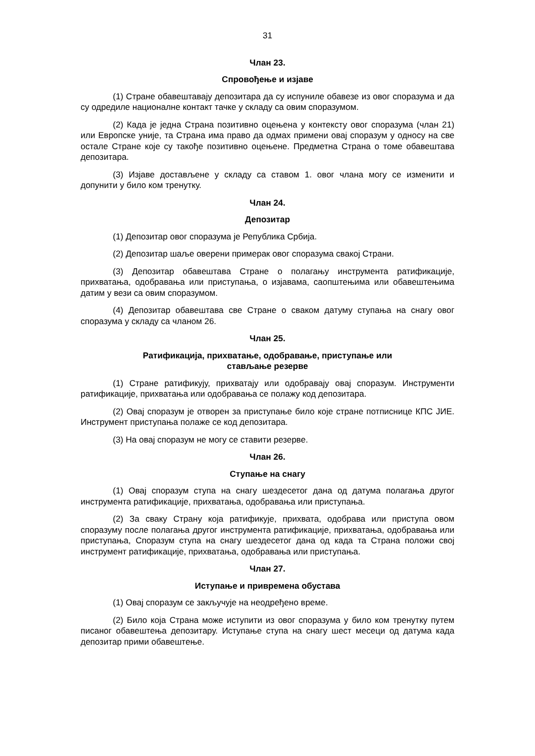31
Члан 23.
Спровођење и изјаве
(1) Стране обавештавају депозитара да су испуниле обавезе из овог споразума и да су одредиле националне контакт тачке у складу са овим споразумом.
(2) Када је једна Страна позитивно оцењена у контексту овог споразума (члан 21) или Европске уније, та Страна има право да одмах примени овај споразум у односу на све остале Стране које су такође позитивно оцењене. Предметна Страна о томе обавештава депозитара.
(3) Изјаве достављене у складу са ставом 1. овог члана могу се изменити и допунити у било ком тренутку.
Члан 24.
Депозитар
(1) Депозитар овог споразума је Република Србија.
(2) Депозитар шаље оверени примерак овог споразума свакој Страни.
(3) Депозитар обавештава Стране о полагању инструмента ратификације, прихватања, одобравања или приступања, о изјавама, саопштењима или обавештењима датим у вези са овим споразумом.
(4) Депозитар обавештава све Стране о сваком датуму ступања на снагу овог споразума у складу са чланом 26.
Члан 25.
Ратификација, прихватање, одобравање, приступање или
стављање резерве
(1) Стране ратификују, прихватају или одобравају овај споразум. Инструменти ратификације, прихватања или одобравања се полажу код депозитара.
(2) Овај споразум је отворен за приступање било које стране потписнице КПС ЈИЕ. Инструмент приступања полаже се код депозитара.
(3) На овај споразум не могу се ставити резерве.
Члан 26.
Ступање на снагу
(1) Овај споразум ступа на снагу шездесетог дана од датума полагања другог инструмента ратификације, прихватања, одобравања или приступања.
(2) За сваку Страну која ратификује, прихвата, одобрава или приступа овом споразуму после полагања другог инструмента ратификације, прихватања, одобравања или приступања, Споразум ступа на снагу шездесетог дана од када та Страна положи свој инструмент ратификације, прихватања, одобравања или приступања.
Члан 27.
Иступање и привремена обустава
(1) Овај споразум се закључује на неодређено време.
(2) Било која Страна може иступити из овог споразума у било ком тренутку путем писаног обавештења депозитару. Иступање ступа на снагу шест месеци од датума када депозитар прими обавештење.